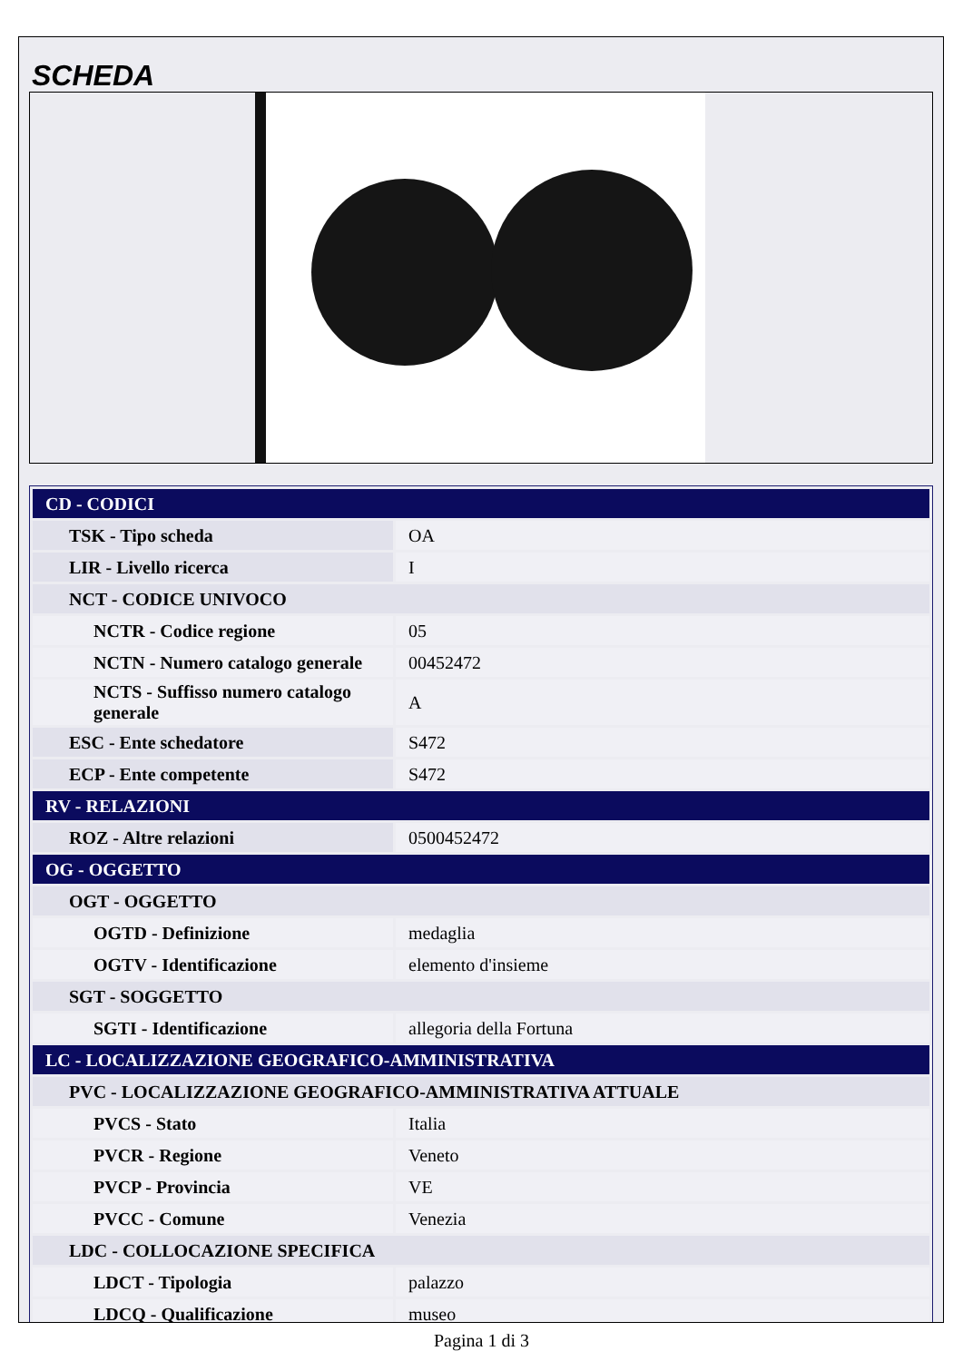SCHEDA
| CD - CODICI | |
| TSK - Tipo scheda | OA |
| LIR - Livello ricerca | I |
| NCT - CODICE UNIVOCO | |
| NCTR - Codice regione | 05 |
| NCTN - Numero catalogo generale | 00452472 |
| NCTS - Suffisso numero catalogo generale | A |
| ESC - Ente schedatore | S472 |
| ECP - Ente competente | S472 |
| RV - RELAZIONI | |
| ROZ - Altre relazioni | 0500452472 |
| OG - OGGETTO | |
| OGT - OGGETTO | |
| OGTD - Definizione | medaglia |
| OGTV - Identificazione | elemento d'insieme |
| SGT - SOGGETTO | |
| SGTI - Identificazione | allegoria della Fortuna |
| LC - LOCALIZZAZIONE GEOGRAFICO-AMMINISTRATIVA | |
| PVC - LOCALIZZAZIONE GEOGRAFICO-AMMINISTRATIVA ATTUALE | |
| PVCS - Stato | Italia |
| PVCR - Regione | Veneto |
| PVCP - Provincia | VE |
| PVCC - Comune | Venezia |
| LDC - COLLOCAZIONE SPECIFICA | |
| LDCT - Tipologia | palazzo |
| LDCQ - Qualificazione | museo |
Pagina 1 di 3